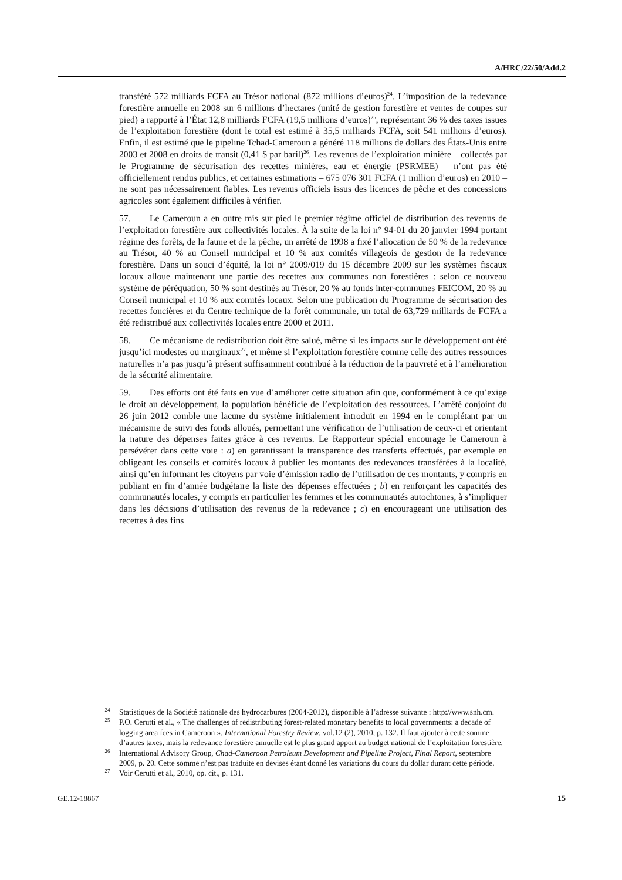A/HRC/22/50/Add.2
transféré 572 milliards FCFA au Trésor national (872 millions d’euros)<sup>24</sup>. L’imposition de la redevance forestière annuelle en 2008 sur 6 millions d’hectares (unité de gestion forestière et ventes de coupes sur pied) a rapporté à l’État 12,8 milliards FCFA (19,5 millions d’euros)<sup>25</sup>, représentant 36 % des taxes issues de l’exploitation forestière (dont le total est estimé à 35,5 milliards FCFA, soit 541 millions d’euros). Enfin, il est estimé que le pipeline Tchad-Cameroun a généré 118 millions de dollars des États-Unis entre 2003 et 2008 en droits de transit (0,41 $ par baril)<sup>26</sup>. Les revenus de l’exploitation minière – collectés par le Programme de sécurisation des recettes minières, eau et énergie (PSRMEE) – n’ont pas été officiellement rendus publics, et certaines estimations – 675 076 301 FCFA (1 million d’euros) en 2010 – ne sont pas nécessairement fiables. Les revenus officiels issus des licences de pêche et des concessions agricoles sont également difficiles à vérifier.
57. Le Cameroun a en outre mis sur pied le premier régime officiel de distribution des revenus de l’exploitation forestière aux collectivités locales. À la suite de la loi n° 94-01 du 20 janvier 1994 portant régime des forêts, de la faune et de la pêche, un arrêté de 1998 a fixé l’allocation de 50 % de la redevance au Trésor, 40 % au Conseil municipal et 10 % aux comités villageois de gestion de la redevance forestière. Dans un souci d’équité, la loi n° 2009/019 du 15 décembre 2009 sur les systèmes fiscaux locaux alloue maintenant une partie des recettes aux communes non forestières : selon ce nouveau système de péréquation, 50 % sont destinés au Trésor, 20 % au fonds inter-communes FEICOM, 20 % au Conseil municipal et 10 % aux comités locaux. Selon une publication du Programme de sécurisation des recettes foncières et du Centre technique de la forêt communale, un total de 63,729 milliards de FCFA a été redistribué aux collectivités locales entre 2000 et 2011.
58. Ce mécanisme de redistribution doit être salué, même si les impacts sur le développement ont été jusqu’ici modestes ou marginaux<sup>27</sup>, et même si l’exploitation forestière comme celle des autres ressources naturelles n’a pas jusqu’à présent suffisamment contribué à la réduction de la pauvreté et à l’amélioration de la sécurité alimentaire.
59. Des efforts ont été faits en vue d’améliorer cette situation afin que, conformément à ce qu’exige le droit au développement, la population bénéficie de l’exploitation des ressources. L’arrêté conjoint du 26 juin 2012 comble une lacune du système initialement introduit en 1994 en le complétant par un mécanisme de suivi des fonds alloués, permettant une vérification de l’utilisation de ceux-ci et orientant la nature des dépenses faites grâce à ces revenus. Le Rapporteur spécial encourage le Cameroun à persévérer dans cette voie : a) en garantissant la transparence des transferts effectués, par exemple en obligeant les conseils et comités locaux à publier les montants des redevances transférées à la localité, ainsi qu’en informant les citoyens par voie d’émission radio de l’utilisation de ces montants, y compris en publiant en fin d’année budgétaire la liste des dépenses effectuées ; b) en renforçant les capacités des communautés locales, y compris en particulier les femmes et les communautés autochtones, à s’impliquer dans les décisions d’utilisation des revenus de la redevance ; c) en encourageant une utilisation des recettes à des fins
<sup>24</sup> Statistiques de la Société nationale des hydrocarbures (2004-2012), disponible à l’adresse suivante : http://www.snh.cm.
<sup>25</sup> P.O. Cerutti et al., « The challenges of redistributing forest-related monetary benefits to local governments: a decade of logging area fees in Cameroon », International Forestry Review, vol.12 (2), 2010, p. 132. Il faut ajouter à cette somme d’autres taxes, mais la redevance forestière annuelle est le plus grand apport au budget national de l’exploitation forestière.
<sup>26</sup> International Advisory Group, Chad-Cameroon Petroleum Development and Pipeline Project, Final Report, septembre 2009, p. 20. Cette somme n’est pas traduite en devises étant donné les variations du cours du dollar durant cette période.
<sup>27</sup> Voir Cerutti et al., 2010, op. cit., p. 131.
GE.12-18867 15